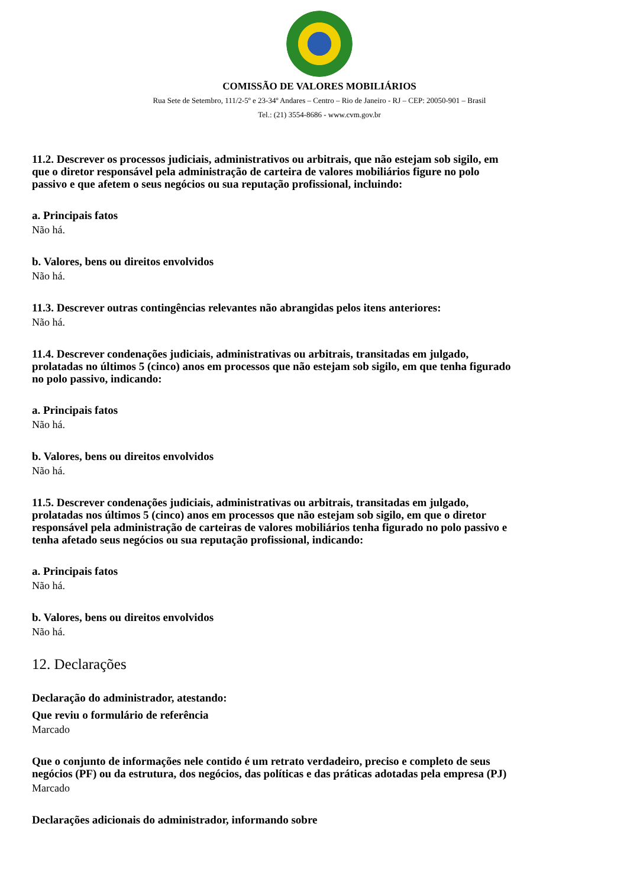COMISSÃO DE VALORES MOBILIÁRIOS
Rua Sete de Setembro, 111/2-5º e 23-34º Andares – Centro – Rio de Janeiro - RJ – CEP: 20050-901 – Brasil
Tel.: (21) 3554-8686 - www.cvm.gov.br
11.2. Descrever os processos judiciais, administrativos ou arbitrais, que não estejam sob sigilo, em que o diretor responsável pela administração de carteira de valores mobiliários figure no polo passivo e que afetem o seus negócios ou sua reputação profissional, incluindo:
a. Principais fatos
Não há.
b. Valores, bens ou direitos envolvidos
Não há.
11.3. Descrever outras contingências relevantes não abrangidas pelos itens anteriores:
Não há.
11.4. Descrever condenações judiciais, administrativas ou arbitrais, transitadas em julgado, prolatadas no últimos 5 (cinco) anos em processos que não estejam sob sigilo, em que tenha figurado no polo passivo, indicando:
a. Principais fatos
Não há.
b. Valores, bens ou direitos envolvidos
Não há.
11.5. Descrever condenações judiciais, administrativas ou arbitrais, transitadas em julgado, prolatadas nos últimos 5 (cinco) anos em processos que não estejam sob sigilo, em que o diretor responsável pela administração de carteiras de valores mobiliários tenha figurado no polo passivo e tenha afetado seus negócios ou sua reputação profissional, indicando:
a. Principais fatos
Não há.
b. Valores, bens ou direitos envolvidos
Não há.
12. Declarações
Declaração do administrador, atestando:
Que reviu o formulário de referência
Marcado
Que o conjunto de informações nele contido é um retrato verdadeiro, preciso e completo de seus negócios (PF) ou da estrutura, dos negócios, das políticas e das práticas adotadas pela empresa (PJ)
Marcado
Declarações adicionais do administrador, informando sobre